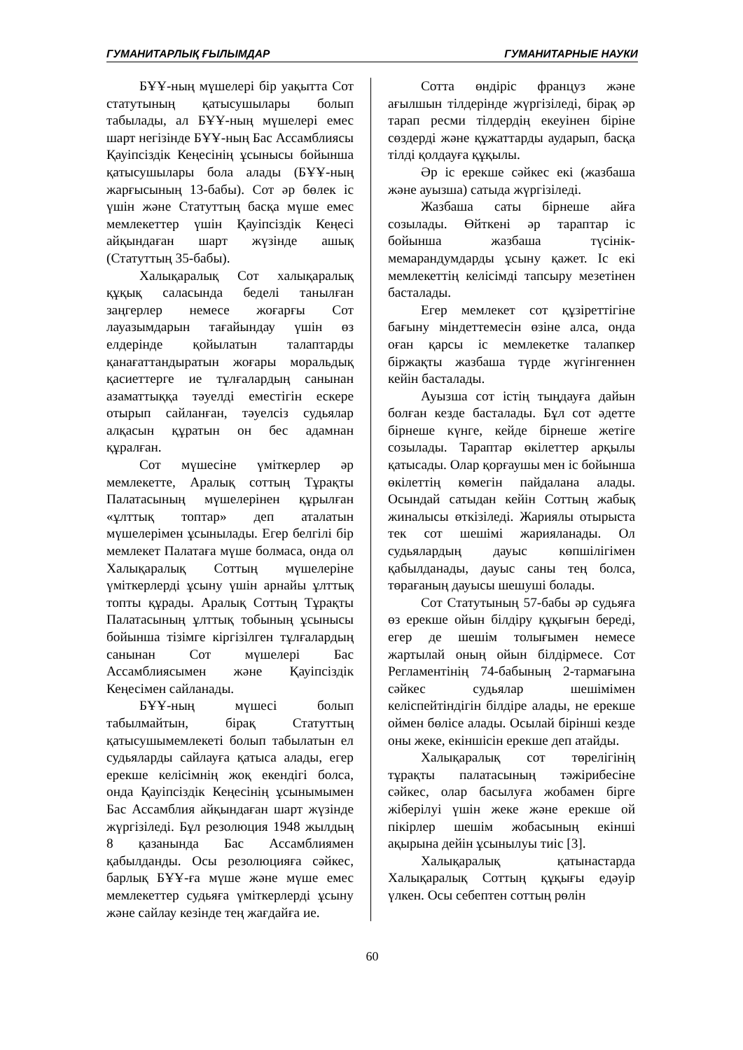ГУМАНИТАРЛЫҚ ҒЫЛЫМДАР ГУМАНИТАРНЫЕ НАУКИ
БҰҰ-ның мүшелері бір уақытта Сот статутының қатысушылары болып табылады, ал БҰҰ-ның мүшелері емес шарт негізінде БҰҰ-ның Бас Ассамблиясы Қауіпсіздік Кеңесінің ұсынысы бойынша қатысушылары бола алады (БҰҰ-ның жарғысының 13-бабы). Сот әр бөлек іс үшін және Статуттың басқа мүше емес мемлекеттер үшін Қауіпсіздік Кеңесі айқындаған шарт жүзінде ашық (Статуттың 35-бабы).
Халықаралық Сот халықаралық құқық саласында беделі танылған заңгерлер немесе жоғарғы Сот лауазымдарын тағайындау үшін өз елдерінде қойылатын талаптарды қанағаттандыратын жоғары моральдық қасиеттерге ие тұлғалардың санынан азаматтыққа тәуелді еместігін ескере отырып сайланған, тәуелсіз судьялар алқасын құратын он бес адамнан құралған.
Сот мүшесіне үміткерлер әр мемлекетте, Аралық соттың Тұрақты Палатасының мүшелерінен құрылған «ұлттық топтар» деп аталатын мүшелерімен ұсынылады. Егер белгілі бір мемлекет Палатаға мүше болмаса, онда ол Халықаралық Соттың мүшелеріне үміткерлерді ұсыну үшін арнайы ұлттық топты құрады. Аралық Соттың Тұрақты Палатасының ұлттық тобының ұсынысы бойынша тізімге кіргізілген тұлғалардың санынан Сот мүшелері Бас Ассамблиясымен және Қауіпсіздік Кеңесімен сайланады.
БҰҰ-ның мүшесі болып табылмайтын, бірақ Статуттың қатысушымемлекеті болып табылатын ел судьяларды сайлауға қатыса алады, егер ерекше келісімнің жоқ екендігі болса, онда Қауіпсіздік Кеңесінің ұсынымымен Бас Ассамблия айқындаған шарт жүзінде жүргізіледі. Бұл резолюция 1948 жылдың 8 қазанында Бас Ассамблиямен қабылданды. Осы резолюцияға сәйкес, барлық БҰҰ-ға мүше және мүше емес мемлекеттер судьяға үміткерлерді ұсыну және сайлау кезінде тең жағдайға ие.
Сотта өндіріс француз және ағылшын тілдерінде жүргізіледі, бірақ әр тарап ресми тілдердің екеуінен біріне сөздерді және құжаттарды аударып, басқа тілді қолдауға құқылы.
Әр іс ерекше сәйкес екі (жазбаша және ауызша) сатыда жүргізіледі.
Жазбаша саты бірнеше айға созылады. Өйткені әр тараптар іс бойынша жазбаша түсінік-мемарандумдарды ұсыну қажет. Іс екі мемлекеттің келісімді тапсыру мезетінен басталады.
Егер мемлекет сот құзіреттігіне бағыну міндеттемесін өзіне алса, онда оған қарсы іс мемлекетке талапкер біржақты жазбаша түрде жүгінгеннен кейін басталады.
Ауызша сот істің тыңдауға дайын болған кезде басталады. Бұл сот әдетте бірнеше күнге, кейде бірнеше жетіге созылады. Тараптар өкілеттер арқылы қатысады. Олар қорғаушы мен іс бойынша өкілеттің көмегін пайдалана алады. Осындай сатыдан кейін Соттың жабық жиналысы өткізіледі. Жариялы отырыста тек сот шешімі жарияланады. Ол судьялардың дауыс көпшілігімен қабылданады, дауыс саны тең болса, төрағаның дауысы шешуші болады.
Сот Статутының 57-бабы әр судьяға өз ерекше ойын білдіру құқығын береді, егер де шешім толығымен немесе жартылай оның ойын білдірмесе. Сот Регламентінің 74-бабының 2-тармағына сәйкес судьялар шешімімен келіспейтіндігін білдіре алады, не ерекше оймен бөлісе алады. Осылай бірінші кезде оны жеке, екіншісін ерекше деп атайды.
Халықаралық сот төрелігінің тұрақты палатасының тәжірибесіне сәйкес, олар басылуға жобамен бірге жіберілуі үшін жеке және ерекше ой пікірлер шешім жобасының екінші ақырына дейін ұсынылуы тиіс [3].
Халықаралық қатынастарда Халықаралық Соттың құқығы едәуір үлкен. Осы себептен соттың рөлін
60